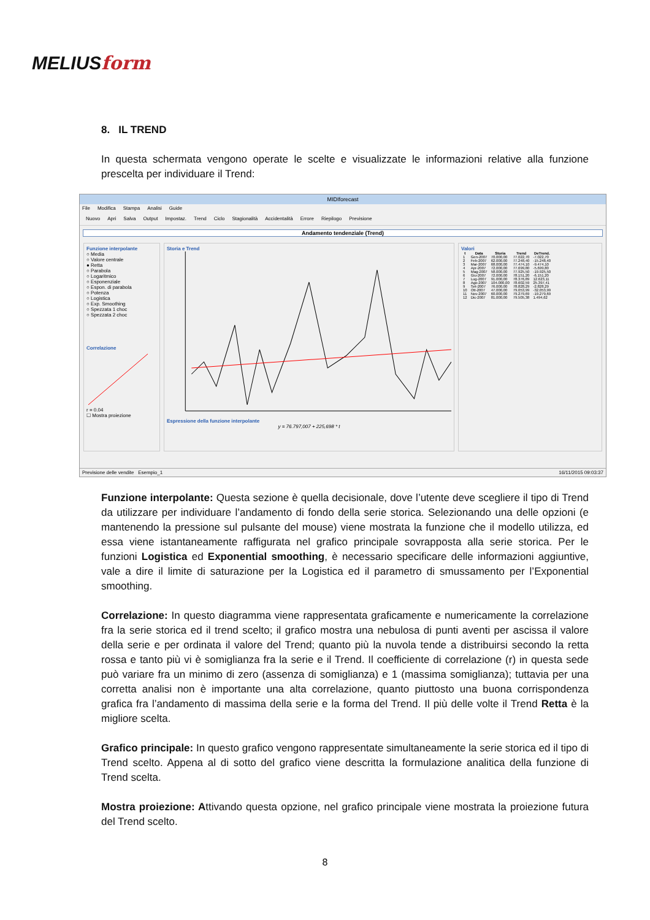MELIUSform
8. IL TREND
In questa schermata vengono operate le scelte e visualizzate le informazioni relative alla funzione prescelta per individuare il Trend:
MIDIforecast
File Modifica Stampa Analisi Guide
Nuovo Apri Salva Output Impostaz. Trend Ciclo Stagionalità Accidentalità Errore Riepilogo Previsione
Andamento tendenziale (Trend)
Funzione interpolante
○ Media
○ Valore centrale
● Retta
○ Parabola
○ Logaritmico
○ Esponenziale
○ Espon. di parabola
○ Potenza
○ Logistica
○ Exp. Smoothing
○ Spezzata 1 choc
○ Spezzata 2 choc
Correlazione
r = 0.04
☐ Mostra proiezione
Storia e Trend
Espressione della funzione interpolante
y = 76.797,007 + 225,698 * t
Valori
| t | Data | Storia | Trend | DeTrend. |
| --- | --- | --- | --- | --- |
| 1 | Gen-2007 | 70.000,00 | 77.022,70 | -7.022,70 |
| 2 | Feb-2007 | 62.000,00 | 77.248,40 | -15.248,40 |
| 3 | Mar-2007 | 68.000,00 | 77.474,10 | -9.474,10 |
| 4 | Apr-2007 | 72.000,00 | 77.699,80 | -5.699,80 |
| 5 | Mag-2007 | 58.000,00 | 77.925,50 | -19.925,50 |
| 6 | Giu-2007 | 72.000,00 | 78.151,20 | -6.151,20 |
| 7 | Lug-2007 | 91.000,00 | 78.376,89 | 12.623,11 |
| 8 | Ago-2007 | 104.000,00 | 78.602,59 | 25.397,41 |
| 9 | Set-2007 | 76.000,00 | 78.828,29 | -2.828,29 |
| 10 | Ott-2007 | 47.000,00 | 79.053,99 | -32.053,99 |
| 11 | Nov-2007 | 60.000,00 | 79.279,69 | -19.279,69 |
| 12 | Dic-2007 | 81.000,00 | 79.505,38 | 1.494,62 |
Previsione delle vendite Esempio_1 16/11/2015 09:03:37
Funzione interpolante: Questa sezione è quella decisionale, dove l’utente deve scegliere il tipo di Trend da utilizzare per individuare l’andamento di fondo della serie storica. Selezionando una delle opzioni (e mantenendo la pressione sul pulsante del mouse) viene mostrata la funzione che il modello utilizza, ed essa viene istantaneamente raffigurata nel grafico principale sovrapposta alla serie storica. Per le funzioni Logistica ed Exponential smoothing, è necessario specificare delle informazioni aggiuntive, vale a dire il limite di saturazione per la Logistica ed il parametro di smussamento per l’Exponential smoothing.
Correlazione: In questo diagramma viene rappresentata graficamente e numericamente la correlazione fra la serie storica ed il trend scelto; il grafico mostra una nebulosa di punti aventi per ascissa il valore della serie e per ordinata il valore del Trend; quanto più la nuvola tende a distribuirsi secondo la retta rossa e tanto più vi è somiglianza fra la serie e il Trend. Il coefficiente di correlazione (r) in questa sede può variare fra un minimo di zero (assenza di somiglianza) e 1 (massima somiglianza); tuttavia per una corretta analisi non è importante una alta correlazione, quanto piuttosto una buona corrispondenza grafica fra l’andamento di massima della serie e la forma del Trend. Il più delle volte il Trend Retta è la migliore scelta.
Grafico principale: In questo grafico vengono rappresentate simultaneamente la serie storica ed il tipo di Trend scelto. Appena al di sotto del grafico viene descritta la formulazione analitica della funzione di Trend scelta.
Mostra proiezione: Attivando questa opzione, nel grafico principale viene mostrata la proiezione futura del Trend scelto.
8